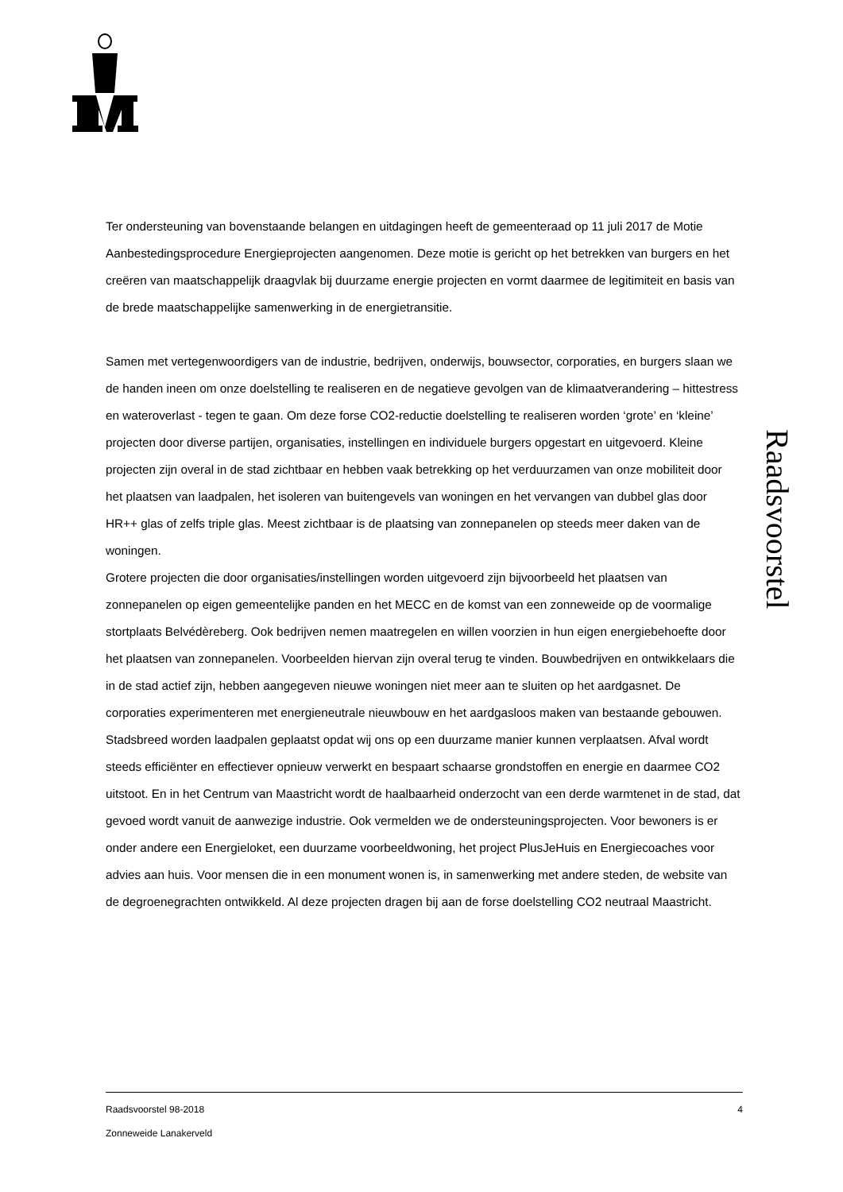Ter ondersteuning van bovenstaande belangen en uitdagingen heeft de gemeenteraad op 11 juli 2017 de Motie Aanbestedingsprocedure Energieprojecten aangenomen. Deze motie is gericht op het betrekken van burgers en het creëren van maatschappelijk draagvlak bij duurzame energie projecten en vormt daarmee de legitimiteit en basis van de brede maatschappelijke samenwerking in de energietransitie.
Samen met vertegenwoordigers van de industrie, bedrijven, onderwijs, bouwsector, corporaties, en burgers slaan we de handen ineen om onze doelstelling te realiseren en de negatieve gevolgen van de klimaatverandering – hittestress en wateroverlast - tegen te gaan. Om deze forse CO2-reductie doelstelling te realiseren worden ‘grote’ en ‘kleine’ projecten door diverse partijen, organisaties, instellingen en individuele burgers opgestart en uitgevoerd. Kleine projecten zijn overal in de stad zichtbaar en hebben vaak betrekking op het verduurzamen van onze mobiliteit door het plaatsen van laadpalen, het isoleren van buitengevels van woningen en het vervangen van dubbel glas door HR++ glas of zelfs triple glas. Meest zichtbaar is de plaatsing van zonnepanelen op steeds meer daken van de woningen.
Grotere projecten die door organisaties/instellingen worden uitgevoerd zijn bijvoorbeeld het plaatsen van zonnepanelen op eigen gemeentelijke panden en het MECC en de komst van een zonneweide op de voormalige stortplaats Belvédèreberg. Ook bedrijven nemen maatregelen en willen voorzien in hun eigen energiebehoefte door het plaatsen van zonnepanelen. Voorbeelden hiervan zijn overal terug te vinden. Bouwbedrijven en ontwikkelaars die in de stad actief zijn, hebben aangegeven nieuwe woningen niet meer aan te sluiten op het aardgasnet. De corporaties experimenteren met energieneutrale nieuwbouw en het aardgasloos maken van bestaande gebouwen. Stadsbreed worden laadpalen geplaatst opdat wij ons op een duurzame manier kunnen verplaatsen. Afval wordt steeds efficiënter en effectiever opnieuw verwerkt en bespaart schaarse grondstoffen en energie en daarmee CO2 uitstoot. En in het Centrum van Maastricht wordt de haalbaarheid onderzocht van een derde warmtenet in de stad, dat gevoed wordt vanuit de aanwezige industrie. Ook vermelden we de ondersteuningsprojecten. Voor bewoners is er onder andere een Energieloket, een duurzame voorbeeldwoning, het project PlusJeHuis en Energiecoaches voor advies aan huis. Voor mensen die in een monument wonen is, in samenwerking met andere steden, de website van de degroenegrachten ontwikkeld. Al deze projecten dragen bij aan de forse doelstelling CO2 neutraal Maastricht.
Raadsvoorstel
Raadsvoorstel 98-2018 4
Zonneweide Lanakerveld